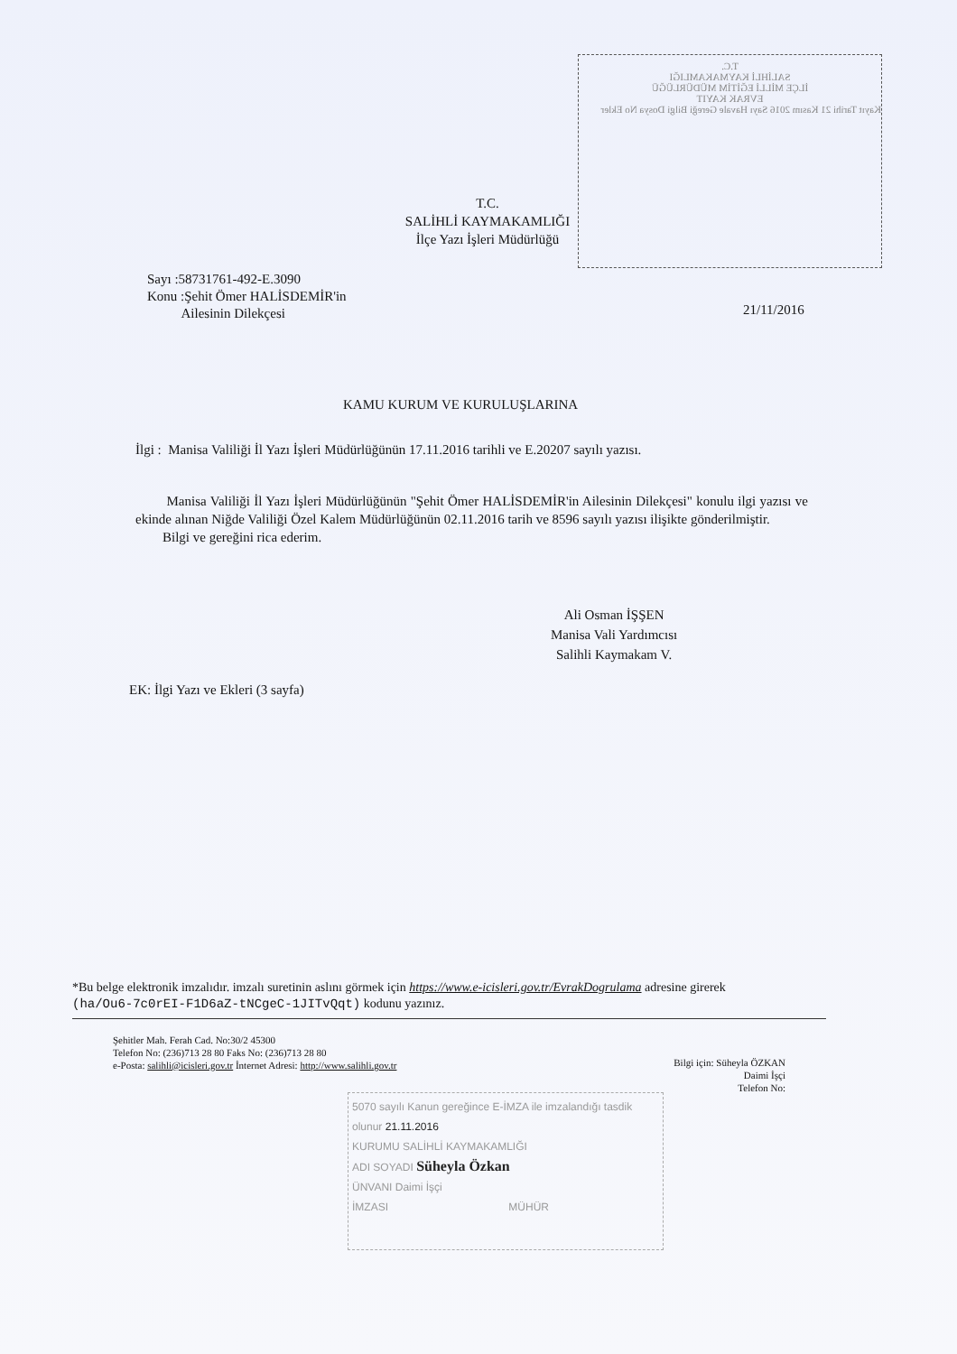T.C.
SALİHLİ KAYMAKAMLIĞI
İLÇE MİLLİ EĞİTİM MÜDÜRLÜĞÜ
EVRAK KAYIT
Kayıt Tarihi 21 Kasım 2016 Sayı Havale Gereği Bilgi Dosya No Ekler
T.C.
SALİHLİ KAYMAKAMLIĞI
İlçe Yazı İşleri Müdürlüğü
Sayı :58731761-492-E.3090
Konu :Şehit Ömer HALİSDEMİR'in
Ailesinin Dilekçesi
21/11/2016
KAMU KURUM VE KURULUŞLARINA
İlgi : Manisa Valiliği İl Yazı İşleri Müdürlüğünün 17.11.2016 tarihli ve E.20207 sayılı yazısı.
Manisa Valiliği İl Yazı İşleri Müdürlüğünün "Şehit Ömer HALİSDEMİR'in Ailesinin Dilekçesi" konulu ilgi yazısı ve ekinde alınan Niğde Valiliği Özel Kalem Müdürlüğünün 02.11.2016 tarih ve 8596 sayılı yazısı ilişikte gönderilmiştir.
Bilgi ve gereğini rica ederim.
Ali Osman İŞŞEN
Manisa Vali Yardımcısı
Salihli Kaymakam V.
EK: İlgi Yazı ve Ekleri (3 sayfa)
*Bu belge elektronik imzalıdır. imzalı suretinin aslını görmek için https://www.e-icisleri.gov.tr/EvrakDogrulama adresine girerek (ha/Ou6-7c0rEI-F1D6aZ-tNCgeC-1JITvQqt) kodunu yazınız.
Şehitler Mah. Ferah Cad. No:30/2 45300
Telefon No: (236)713 28 80 Faks No: (236)713 28 80
e-Posta: salihli@icisleri.gov.tr İnternet Adresi: http://www.salihli.gov.tr
Bilgi için: Süheyla ÖZKAN
Daimi İşçi
Telefon No:
5070 sayılı Kanun gereğince E-İMZA ile imzalandığı tasdik olunur 21.11.2016
KURUMU SALİHLİ KAYMAKAMLIĞI
ADI SOYADI Süheyla Özkan
ÜNVANI Daimi İşçi
İMZASI MÜHÜR